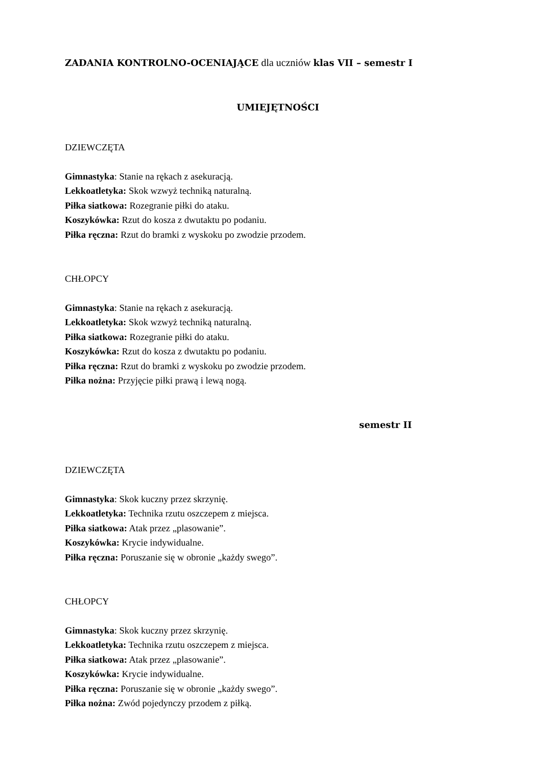ZADANIA KONTROLNO-OCENIAJĄCE dla uczniów klas VII – semestr I
UMIEJĘTNOŚCI
DZIEWCZĘTA
Gimnastyka: Stanie na rękach z asekuracją.
Lekkoatletyka: Skok wzwyż techniką naturalną.
Piłka siatkowa: Rozegranie piłki do ataku.
Koszykówka: Rzut do kosza z dwutaktu po podaniu.
Piłka ręczna: Rzut do bramki z wyskoku po zwodzie przodem.
CHŁOPCY
Gimnastyka: Stanie na rękach z asekuracją.
Lekkoatletyka: Skok wzwyż techniką naturalną.
Piłka siatkowa: Rozegranie piłki do ataku.
Koszykówka: Rzut do kosza z dwutaktu po podaniu.
Piłka ręczna: Rzut do bramki z wyskoku po zwodzie przodem.
Piłka nożna: Przyjęcie piłki prawą i lewą nogą.
semestr II
DZIEWCZĘTA
Gimnastyka: Skok kuczny przez skrzynię.
Lekkoatletyka: Technika rzutu oszczepem z miejsca.
Piłka siatkowa: Atak przez „plasowanie”.
Koszykówka: Krycie indywidualne.
Piłka ręczna: Poruszanie się w obronie „każdy swego”.
CHŁOPCY
Gimnastyka: Skok kuczny przez skrzynię.
Lekkoatletyka: Technika rzutu oszczepem z miejsca.
Piłka siatkowa: Atak przez „plasowanie”.
Koszykówka: Krycie indywidualne.
Piłka ręczna: Poruszanie się w obronie „każdy swego”.
Piłka nożna: Zwód pojedynczy przodem z piłką.